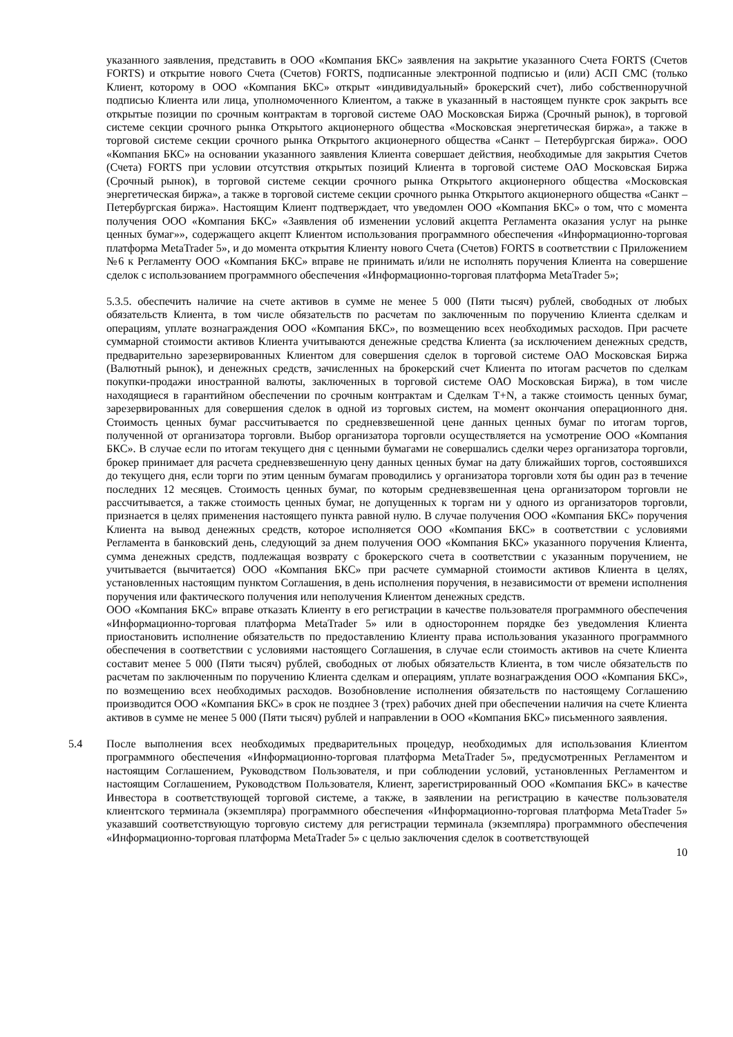указанного заявления, представить в ООО «Компания БКС» заявления на закрытие указанного Счета FORTS (Счетов FORTS) и открытие нового Счета (Счетов) FORTS, подписанные электронной подписью и (или) АСП СМС (только Клиент, которому в ООО «Компания БКС» открыт «индивидуальный» брокерский счет), либо собственноручной подписью Клиента или лица, уполномоченного Клиентом, а также в указанный в настоящем пункте срок закрыть все открытые позиции по срочным контрактам в торговой системе ОАО Московская Биржа (Срочный рынок), в торговой системе секции срочного рынка Открытого акционерного общества «Московская энергетическая биржа», а также в торговой системе секции срочного рынка Открытого акционерного общества «Санкт – Петербургская биржа». ООО «Компания БКС» на основании указанного заявления Клиента совершает действия, необходимые для закрытия Счетов (Счета) FORTS при условии отсутствия открытых позиций Клиента в торговой системе ОАО Московская Биржа (Срочный рынок), в торговой системе секции срочного рынка Открытого акционерного общества «Московская энергетическая биржа», а также в торговой системе секции срочного рынка Открытого акционерного общества «Санкт – Петербургская биржа». Настоящим Клиент подтверждает, что уведомлен ООО «Компания БКС» о том, что с момента получения ООО «Компания БКС» «Заявления об изменении условий акцепта Регламента оказания услуг на рынке ценных бумаг»», содержащего акцепт Клиентом использования программного обеспечения «Информационно-торговая платформа MetaTrader 5», и до момента открытия Клиенту нового Счета (Счетов) FORTS в соответствии с Приложением №6 к Регламенту ООО «Компания БКС» вправе не принимать и/или не исполнять поручения Клиента на совершение сделок с использованием программного обеспечения «Информационно-торговая платформа MetaTrader 5»;
5.3.5. обеспечить наличие на счете активов в сумме не менее 5 000 (Пяти тысяч) рублей, свободных от любых обязательств Клиента, в том числе обязательств по расчетам по заключенным по поручению Клиента сделкам и операциям, уплате вознаграждения ООО «Компания БКС», по возмещению всех необходимых расходов. При расчете суммарной стоимости активов Клиента учитываются денежные средства Клиента (за исключением денежных средств, предварительно зарезервированных Клиентом для совершения сделок в торговой системе ОАО Московская Биржа (Валютный рынок), и денежных средств, зачисленных на брокерский счет Клиента по итогам расчетов по сделкам покупки-продажи иностранной валюты, заключенных в торговой системе ОАО Московская Биржа), в том числе находящиеся в гарантийном обеспечении по срочным контрактам и Сделкам T+N, а также стоимость ценных бумаг, зарезервированных для совершения сделок в одной из торговых систем, на момент окончания операционного дня. Стоимость ценных бумаг рассчитывается по средневзвешенной цене данных ценных бумаг по итогам торгов, полученной от организатора торговли. Выбор организатора торговли осуществляется на усмотрение ООО «Компания БКС». В случае если по итогам текущего дня с ценными бумагами не совершались сделки через организатора торговли, брокер принимает для расчета средневзвешенную цену данных ценных бумаг на дату ближайших торгов, состоявшихся до текущего дня, если торги по этим ценным бумагам проводились у организатора торговли хотя бы один раз в течение последних 12 месяцев. Стоимость ценных бумаг, по которым средневзвешенная цена организатором торговли не рассчитывается, а также стоимость ценных бумаг, не допущенных к торгам ни у одного из организаторов торговли, признается в целях применения настоящего пункта равной нулю. В случае получения ООО «Компания БКС» поручения Клиента на вывод денежных средств, которое исполняется ООО «Компания БКС» в соответствии с условиями Регламента в банковский день, следующий за днем получения ООО «Компания БКС» указанного поручения Клиента, сумма денежных средств, подлежащая возврату с брокерского счета в соответствии с указанным поручением, не учитывается (вычитается) ООО «Компания БКС» при расчете суммарной стоимости активов Клиента в целях, установленных настоящим пунктом Соглашения, в день исполнения поручения, в независимости от времени исполнения поручения или фактического получения или неполучения Клиентом денежных средств.
ООО «Компания БКС» вправе отказать Клиенту в его регистрации в качестве пользователя программного обеспечения «Информационно-торговая платформа MetaTrader 5» или в одностороннем порядке без уведомления Клиента приостановить исполнение обязательств по предоставлению Клиенту права использования указанного программного обеспечения в соответствии с условиями настоящего Соглашения, в случае если стоимость активов на счете Клиента составит менее 5 000 (Пяти тысяч) рублей, свободных от любых обязательств Клиента, в том числе обязательств по расчетам по заключенным по поручению Клиента сделкам и операциям, уплате вознаграждения ООО «Компания БКС», по возмещению всех необходимых расходов. Возобновление исполнения обязательств по настоящему Соглашению производится ООО «Компания БКС» в срок не позднее 3 (трех) рабочих дней при обеспечении наличия на счете Клиента активов в сумме не менее 5 000 (Пяти тысяч) рублей и направлении в ООО «Компания БКС» письменного заявления.
5.4 После выполнения всех необходимых предварительных процедур, необходимых для использования Клиентом программного обеспечения «Информационно-торговая платформа MetaTrader 5», предусмотренных Регламентом и настоящим Соглашением, Руководством Пользователя, и при соблюдении условий, установленных Регламентом и настоящим Соглашением, Руководством Пользователя, Клиент, зарегистрированный ООО «Компания БКС» в качестве Инвестора в соответствующей торговой системе, а также, в заявлении на регистрацию в качестве пользователя клиентского терминала (экземпляра) программного обеспечения «Информационно-торговая платформа MetaTrader 5» указавший соответствующую торговую систему для регистрации терминала (экземпляра) программного обеспечения «Информационно-торговая платформа MetaTrader 5» с целью заключения сделок в соответствующей
10